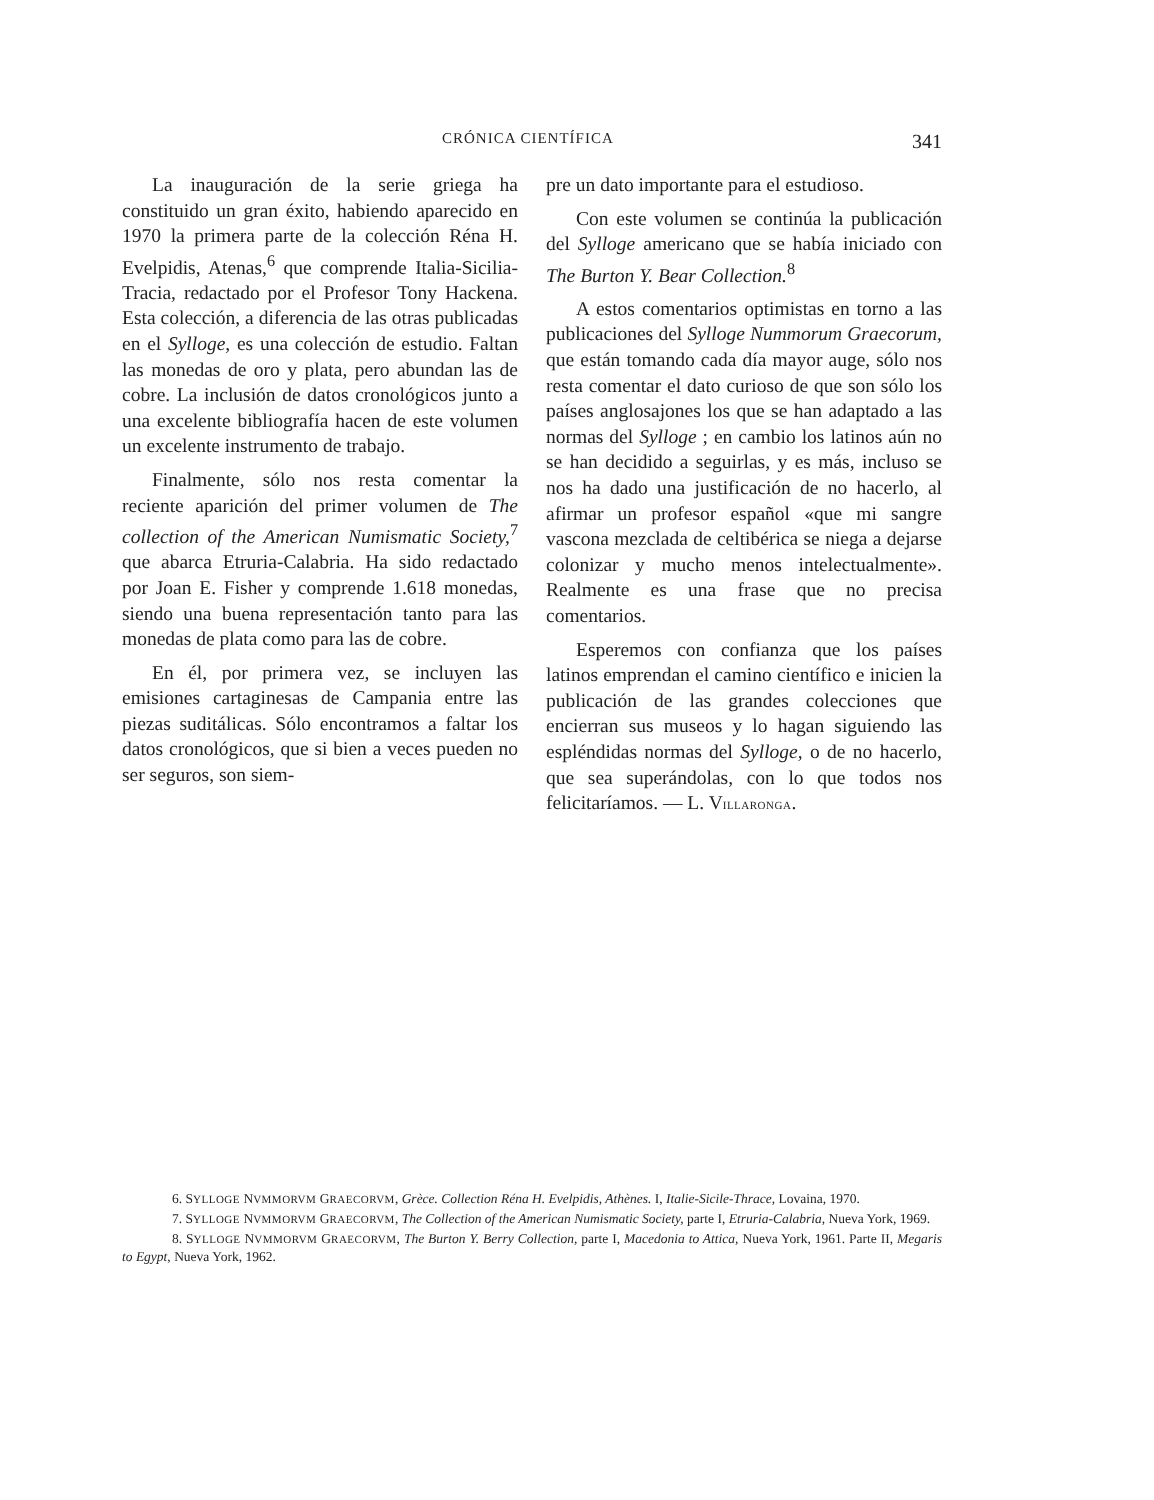CRÓNICA CIENTÍFICA 341
La inauguración de la serie griega ha constituido un gran éxito, habiendo aparecido en 1970 la primera parte de la colección Réna H. Evelpidis, Atenas,<sup>6</sup> que comprende Italia-Sicilia-Tracia, redactado por el Profesor Tony Hackena. Esta colección, a diferencia de las otras publicadas en el Sylloge, es una colección de estudio. Faltan las monedas de oro y plata, pero abundan las de cobre. La inclusión de datos cronológicos junto a una excelente bibliografía hacen de este volumen un excelente instrumento de trabajo.
Finalmente, sólo nos resta comentar la reciente aparición del primer volumen de The collection of the American Numismatic Society,<sup>7</sup> que abarca Etruria-Calabria. Ha sido redactado por Joan E. Fisher y comprende 1.618 monedas, siendo una buena representación tanto para las monedas de plata como para las de cobre.
En él, por primera vez, se incluyen las emisiones cartaginesas de Campania entre las piezas suditálicas. Sólo encontramos a faltar los datos cronológicos, que si bien a veces pueden no ser seguros, son siem-
pre un dato importante para el estudioso.
Con este volumen se continúa la publicación del Sylloge americano que se había iniciado con The Burton Y. Bear Collection.<sup>8</sup>
A estos comentarios optimistas en torno a las publicaciones del Sylloge Nummorum Graecorum, que están tomando cada día mayor auge, sólo nos resta comentar el dato curioso de que son sólo los países anglosajones los que se han adaptado a las normas del Sylloge ; en cambio los latinos aún no se han decidido a seguirlas, y es más, incluso se nos ha dado una justificación de no hacerlo, al afirmar un profesor español «que mi sangre vascona mezclada de celtibérica se niega a dejarse colonizar y mucho menos intelectualmente». Realmente es una frase que no precisa comentarios.
Esperemos con confianza que los países latinos emprendan el camino científico e inicien la publicación de las grandes colecciones que encierran sus museos y lo hagan siguiendo las espléndidas normas del Sylloge, o de no hacerlo, que sea superándolas, con lo que todos nos felicitaríamos. — L. VILLARONGA.
6. SYLLOGE NVMMORVM GRAECORVM, Grèce. Collection Réna H. Evelpidis, Athènes. I, Italie-Sicile-Thrace, Lovaina, 1970.
7. SYLLOGE NVMMORVM GRAECORVM, The Collection of the American Numismatic Society, parte I, Etruria-Calabria, Nueva York, 1969.
8. SYLLOGE NVMMORVM GRAECORVM, The Burton Y. Berry Collection, parte I, Macedonia to Attica, Nueva York, 1961. Parte II, Megaris to Egypt, Nueva York, 1962.